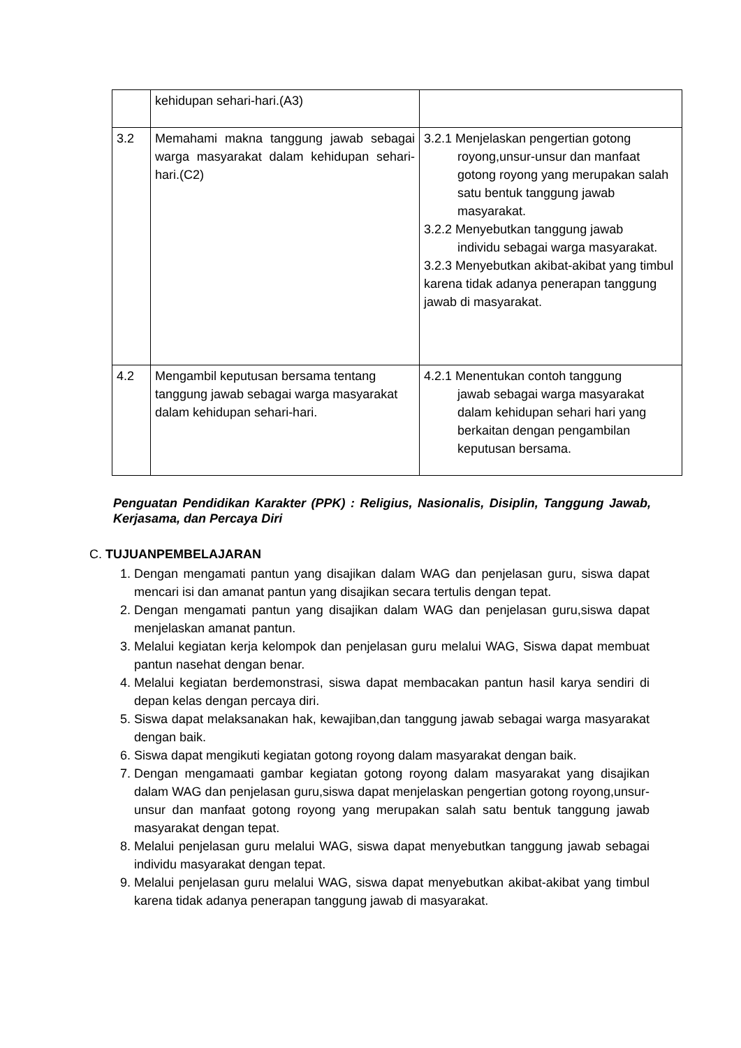| | kehidupan sehari-hari.(A3) | |
| 3.2 | Memahami makna tanggung jawab sebagai warga masyarakat dalam kehidupan sehari-hari.(C2) | 3.2.1 Menjelaskan pengertian gotong royong,unsur-unsur dan manfaat gotong royong yang merupakan salah satu bentuk tanggung jawab masyarakat. 3.2.2 Menyebutkan tanggung jawab individu sebagai warga masyarakat. 3.2.3 Menyebutkan akibat-akibat yang timbul karena tidak adanya penerapan tanggung jawab di masyarakat. |
| 4.2 | Mengambil keputusan bersama tentang tanggung jawab sebagai warga masyarakat dalam kehidupan sehari-hari. | 4.2.1 Menentukan contoh tanggung jawab sebagai warga masyarakat dalam kehidupan sehari hari yang berkaitan dengan pengambilan keputusan bersama. |
Penguatan Pendidikan Karakter (PPK) : Religius, Nasionalis, Disiplin, Tanggung Jawab, Kerjasama, dan Percaya Diri
C. TUJUANPEMBELAJARAN
1. Dengan mengamati pantun yang disajikan dalam WAG dan penjelasan guru, siswa dapat mencari isi dan amanat pantun yang disajikan secara tertulis dengan tepat.
2. Dengan mengamati pantun yang disajikan dalam WAG dan penjelasan guru,siswa dapat menjelaskan amanat pantun.
3. Melalui kegiatan kerja kelompok dan penjelasan guru melalui WAG, Siswa dapat membuat pantun nasehat dengan benar.
4. Melalui kegiatan berdemonstrasi, siswa dapat membacakan pantun hasil karya sendiri di depan kelas dengan percaya diri.
5. Siswa dapat melaksanakan hak, kewajiban,dan tanggung jawab sebagai warga masyarakat dengan baik.
6. Siswa dapat mengikuti kegiatan gotong royong dalam masyarakat dengan baik.
7. Dengan mengamaati gambar kegiatan gotong royong dalam masyarakat yang disajikan dalam WAG dan penjelasan guru,siswa dapat menjelaskan pengertian gotong royong,unsur-unsur dan manfaat gotong royong yang merupakan salah satu bentuk tanggung jawab masyarakat dengan tepat.
8. Melalui penjelasan guru melalui WAG, siswa dapat menyebutkan tanggung jawab sebagai individu masyarakat dengan tepat.
9. Melalui penjelasan guru melalui WAG, siswa dapat menyebutkan akibat-akibat yang timbul karena tidak adanya penerapan tanggung jawab di masyarakat.